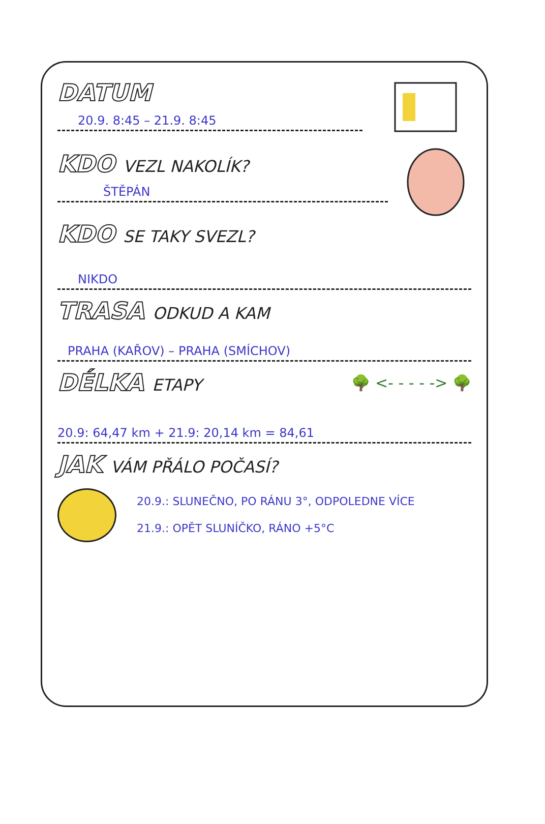DATUM
20.9. 8:45 – 21.9. 8:45
KDO VEZL NAKOLÍK?
ŠTĚPÁN
KDO SE TAKY SVEZL?
NIKDO
TRASA ODKUD A KAM
PRAHA (KAŘOV) – PRAHA (SMÍCHOV)
DÉLKA ETAPY 🌳 <- - - - -> 🌳
20.9: 64,47 km + 21.9: 20,14 km = 84,61
JAK VÁM PŘÁLO POČASÍ?
20.9.: SLUNEČNO, PO RÁNU 3°, ODPOLEDNE VÍCE
21.9.: OPĚT SLUNÍČKO, RÁNO +5°C